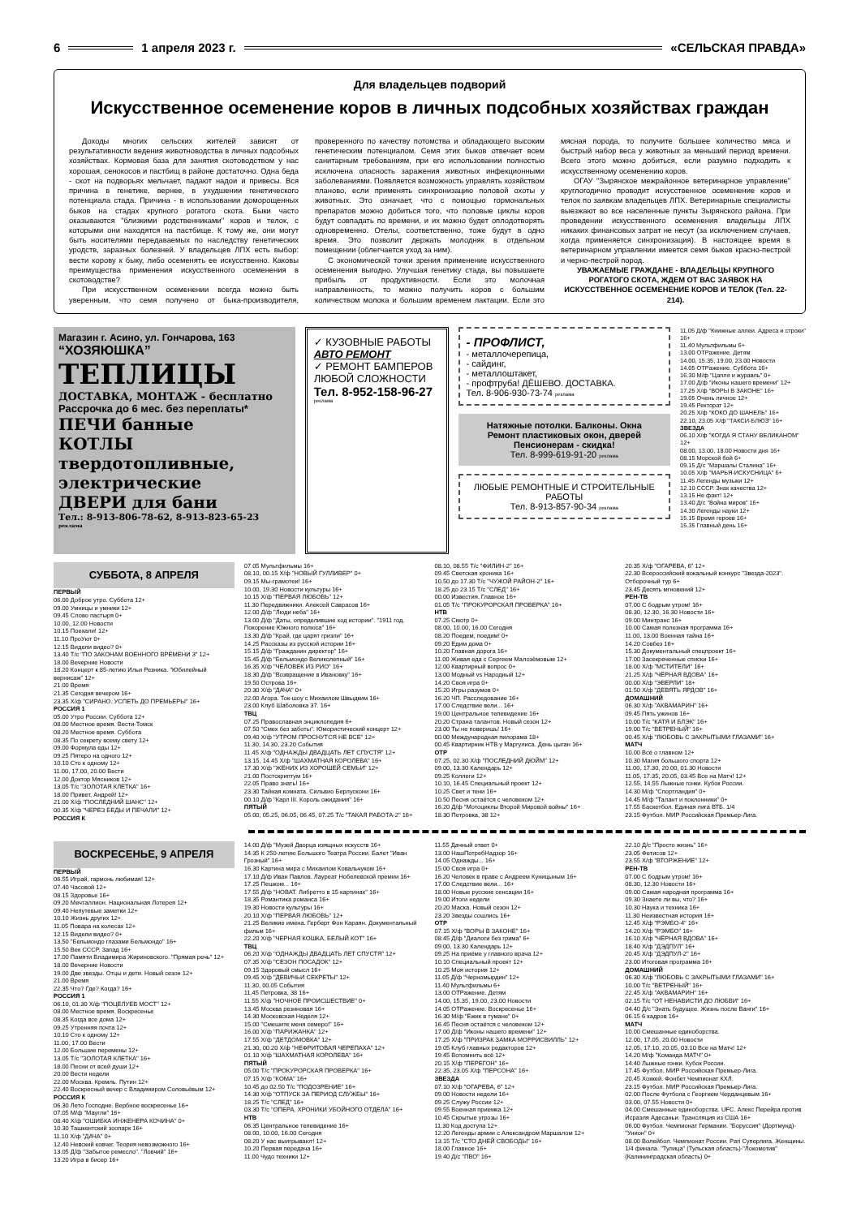6 1 апреля 2023 г. «СЕЛЬСКАЯ ПРАВДА»
Для владельцев подворий
Искусственное осеменение коров в личных подсобных хозяйствах граждан
Доходы многих сельских жителей зависят от результативности ведения животноводства в личных подсобных хозяйствах. Кормовая база для занятия скотоводством у нас хорошая, сенокосов и пастбищ в районе достаточно. Одна беда - скот на подворьях мельчает, падают надои и привесы. Вся причина в генетике, вернее, в ухудшении генетического потенциала стада. Причина - в использовании доморощенных быков на стадах крупного рогатого скота. Быки часто оказываются "близкими родственниками" коров и телок, с которыми они находятся на пастбище. К тому же, они могут быть носителями передаваемых по наследству генетических уродств, заразных болезней. У владельцев ЛПХ есть выбор: вести корову к быку, либо осеменять ее искусственно. Каковы преимущества применения искусственного осеменения в скотоводстве?
При искусственном осеменении всегда можно быть уверенным, что семя получено от быка-производителя, проверенного по качеству потомства и обладающего высоким генетическим потенциалом. Семя этих быков отвечает всем санитарным требованиям, при его использовании полностью исключена опасность заражения животных инфекционными заболеваниями. Появляется возможность управлять хозяйством планово, если применять синхронизацию половой охоты у животных. Это означает, что с помощью гормональных препаратов можно добиться того, что половые циклы коров будут совпадать по времени, и их можно будет оплодотворять одновременно. Отелы, соответственно, тоже будут в одно время. Это позволит держать молодняк в отдельном помещении (облегчается уход за ним).
С экономической точки зрения применение искусственного осеменения выгодно. Улучшая генетику стада, вы повышаете прибыль от продуктивности. Если это молочная направленность, то можно получить коров с большим количеством молока и большим временем лактации. Если это мясная порода, то получите большее количество мяса и быстрый набор веса у животных за меньший период времени. Всего этого можно добиться, если разумно подходить к искусственному осеменению коров.
ОГАУ "Зырянское межрайонное ветеринарное управление" круглогодично проводит искусственное осеменение коров и телок по заявкам владельцев ЛПХ. Ветеринарные специалисты выезжают во все населенные пункты Зырянского района. При проведении искусственного осеменения владельцы ЛПХ никаких финансовых затрат не несут (за исключением случаев, когда применяется синхронизация). В настоящее время в ветеринарном управлении имеется семя быков красно-пестрой и черно-пестрой пород.
УВАЖАЕМЫЕ ГРАЖДАНЕ - ВЛАДЕЛЬЦЫ КРУПНОГО РОГАТОГО СКОТА, ЖДЕМ ОТ ВАС ЗАЯВОК НА ИСКУССТВЕННОЕ ОСЕМЕНЕНИЕ КОРОВ И ТЕЛОК (Тел. 22-214).
Магазин г. Асино, ул. Гончарова, 163 “ХОЗЯЮШКА”
ТЕПЛИЦЫ
ДОСТАВКА, МОНТАЖ - бесплатно
Рассрочка до 6 мес. без переплаты*
ПЕЧИ банные
КОТЛЫ твердотопливные, электрические
ДВЕРИ для бани
Тел.: 8-913-806-78-62, 8-913-823-65-23
реклама
✓ КУЗОВНЫЕ РАБОТЫ
АВТО РЕМОНТ
✓ РЕМОНТ БАМПЕРОВ ЛЮБОЙ СЛОЖНОСТИ
Тел. 8-952-158-96-27
реклама
- ПРОФЛИСТ,
- металлочерепица,
- сайдинг,
- металлоштакет,
- профтруба! ДЁШЕВО. ДОСТАВКА.
Тел. 8-906-930-73-74 реклама
Натяжные потолки. Балконы. Окна
Ремонт пластиковых окон, дверей
Пенсионерам - скидка!
Тел. 8-999-619-91-20 реклама
ЛЮБЫЕ РЕМОНТНЫЕ И СТРОИТЕЛЬНЫЕ РАБОТЫ
Тел. 8-913-857-90-34 реклама
11.05 Д/ф "Книжные аллеи. Адреса и строки" 16+
11.40 Мультфильмы 6+
13.00 ОТРажение. Детям
14.00, 15.35, 19.00, 23.00 Новости
14.05 ОТРажение. Суббота 16+
16.30 М/ф "Цапля и журавль" 0+
17.00 Д/ф "Иконы нашего времени" 12+
17.25 Х/ф "ВОРЫ В ЗАКОНЕ" 16+
19.05 Очень личное 12+
19.45 Ректорат 12+
20.25 Х/ф "КОКО ДО ШАНЕЛЬ" 16+
22.10, 23.05 Х/ф "ТАКСИ-БЛЮЗ" 16+
ЗВЕЗДА
06.10 Х/ф "КОГДА Я СТАНУ ВЕЛИКАНОМ" 12+
08.00, 13.00, 18.00 Новости дня 16+
08.15 Морской бой 6+
09.15 Д/с "Маршалы Сталина" 16+
10.05 Х/ф "МАРЬЯ-ИСКУСНИЦА" 6+
11.45 Легенды музыки 12+
12.10 СССР. Знак качества 12+
13.15 Не факт! 12+
13.40 Д/с "Война миров" 16+
14.30 Легенды науки 12+
15.15 Время героев 16+
15.35 Главный день 16+
СУББОТА, 8 АПРЕЛЯ
ПЕРВЫЙ
06.00 Доброе утро. Суббота 12+
09.00 Умницы и умники 12+
09.45 Слово пастыря 0+
10.00, 12.00 Новости
10.15 Поехали! 12+
11.10 ПроУют 0+
12.15 Видели видео? 0+
13.40 Т/с "ПО ЗАКОНАМ ВОЕННОГО ВРЕМЕНИ 3" 12+
18.00 Вечерние Новости
18.20 Концерт к 85-летию Ильи Резника. "Юбилейный вернисаж" 12+
21.00 Время
21.35 Сегодня вечером 16+
23.35 Х/ф "СИРАНО. УСПЕТЬ ДО ПРЕМЬЕРЫ" 16+
РОССИЯ 1
05.00 Утро России. Суббота 12+
08.00 Местное время. Вести-Томск
08.20 Местное время. Суббота
08.35 По секрету всему свету 12+
09.00 Формула еды 12+
09.25 Пятеро на одного 12+
10.10 Сто к одному 12+
11.00, 17.00, 20.00 Вести
12.00 Доктор Мясников 12+
13.05 Т/с "ЗОЛОТАЯ КЛЕТКА" 16+
18.00 Привет, Андрей! 12+
21.00 Х/ф "ПОСЛЕДНИЙ ШАНС" 12+
00.35 Х/ф "ЧЕРЕЗ БЕДЫ И ПЕЧАЛИ" 12+
РОССИЯ К
07.05 Мультфильмы 16+
08.10, 00.15 Х/ф "НОВЫЙ ГУЛЛИВЕР" 0+
09.15 Мы-грамотеи! 16+
10.00, 19.30 Новости культуры 16+
10.15 Х/ф "ПЕРВАЯ ЛЮБОВЬ" 12+
11.30 Передвижники. Алексей Саврасов 16+
12.00 Д/ф "Люди неба" 16+
13.00 Д/ф "Даты, определившие ход истории". "1911 год. Покорение Южного полюса" 16+
13.30 Д/ф "Край, где царят гризли" 16+
14.25 Рассказы из русской истории 16+
15.15 Д/ф "Гражданин директор" 16+
15.45 Д/ф "Бельмондо Великолепный" 16+
16.35 Х/ф "ЧЕЛОВЕК ИЗ РИО" 16+
18.30 Д/ф "Возвращение в Ивановку" 16+
19.50 Острова 16+
20.30 Х/ф "ДАЧА" 0+
22.00 Агора. Ток-шоу с Михаилом Швыдким 16+
23.00 Клуб Шаболовка 37. 16+
ТВЦ
07.25 Православная энциклопедия 6+
07.50 "Смех без заботы". Юмористический концерт 12+
09.40 Х/ф "УТРОМ ПРОСНУТСЯ НЕ ВСЕ" 12+
11.30, 14.30, 23.20 События
11.45 Х/ф "ОДНАЖДЫ ДВАДЦАТЬ ЛЕТ СПУСТЯ" 12+
13.15, 14.45 Х/ф "ШАХМАТНАЯ КОРОЛЕВА" 16+
17.30 Х/ф "ЖЕНИХ ИЗ ХОРОШЕЙ СЕМЬИ" 12+
21.00 Постскриптум 16+
22.05 Право знать! 16+
23.30 Тайная комната. Сильвио Берлускони 16+
00.10 Д/ф "Карл III. Король ожидания" 16+
ПЯТЫЙ
05.00, 05.25, 06.05, 06.45, 07.25 Т/с "ТАКАЯ РАБОТА-2" 16+
08.10, 08.55 Т/с "ФИЛИН-2" 16+
09.45 Светская хроника 16+
10.50 до 17.30 Т/с "ЧУЖОЙ РАЙОН-2" 16+
18.25 до 23.15 Т/с "СЛЕД" 16+
00.00 Известия. Главное 16+
01.05 Т/с "ПРОКУРОРСКАЯ ПРОВЕРКА" 16+
НТВ
07.25 Смотр 0+
08.00, 10.00, 16.00 Сегодня
08.20 Поедем, поедим! 0+
09.20 Едим дома 0+
10.20 Главная дорога 16+
11.00 Живая еда с Сергеем Малозёмовым 12+
12.00 Квартирный вопрос 0+
13.00 Модный vs Народный 12+
14.20 Своя игра 0+
15.20 Игры разумов 0+
16.20 ЧП. Расследование 16+
17.00 Следствие вели... 16+
19.00 Центральное телевидение 16+
20.20 Страна талантов. Новый сезон 12+
23.00 Ты не поверишь! 16+
00.00 Международная пилорама 18+
00.45 Квартирник НТВ у Маргулиса. День цыган 16+
ОТР
07.25, 02.30 Х/ф "ПОСЛЕДНИЙ ДЮЙМ" 12+
09.00, 13.30 Календарь 12+
09.25 Коллеги 12+
10.10, 16.45 Специальный проект 12+
10.25 Свет и тени 16+
10.50 Песня остаётся с человеком 12+
16.20 Д/ф "Мотоциклы Второй Мировой войны" 16+
18.30 Петровка, 38 12+
20.35 Х/ф "ОГАРЕВА, 6" 12+
22.30 Всероссийский вокальный конкурс "Звезда-2023". Отборочный тур 6+
23.45 Десять мгновений 12+
РЕН-ТВ
07.00 С бодрым утром! 16+
08.30, 12.30, 16.30 Новости 16+
09.00 Минтранс 16+
10.00 Самая полезная программа 16+
11.00, 13.00 Военная тайна 16+
14.20 Совбез 16+
15.30 Документальный спецпроект 16+
17.00 Засекреченные списки 16+
18.00 Х/ф "МСТИТЕЛИ" 16+
21.25 Х/ф "ЧЁРНАЯ ВДОВА" 16+
00.00 Х/ф "ЭВЕРЛИ" 18+
01.50 Х/ф "ДЕВЯТЬ ЯРДОВ" 16+
ДОМАШНИЙ
06.30 Х/ф "АКВАМАРИН" 16+
09.45 Пять ужинов 16+
10.00 Т/с "КАТЯ И БЛЭК" 16+
19.00 Т/с "ВЕТРЕНЫЙ" 16+
00.45 Х/ф "ЛЮБОВЬ С ЗАКРЫТЫМИ ГЛАЗАМИ" 16+
МАТЧ
10.00 Всё о главном 12+
10.30 Магия большого спорта 12+
11.00, 17.30, 20.00, 01.30 Новости
11.05, 17.35, 20.05, 03.45 Все на Матч! 12+
12.55, 14.55 Лыжные гонки. Кубок России.
14.30 М/ф "Спортландия" 0+
14.45 М/ф "Талант и поклонники" 0+
17.55 Баскетбол. Единая лига ВТБ. 1/4
23.15 Футбол. МИР Российская Премьер-Лига.
ВОСКРЕСЕНЬЕ, 9 АПРЕЛЯ
ПЕРВЫЙ
06.55 Играй, гармонь любимая! 12+
07.40 Часовой 12+
08.15 Здоровье 16+
09.20 Мечталлион. Национальная Лотерея 12+
09.40 Непутевые заметки 12+
10.10 Жизнь других 12+
11.05 Повара на колесах 12+
12.15 Видели видео? 0+
13.50 "Бельмондо глазами Бельмондо" 16+
15.50 Век СССР. Запад 16+
17.00 Памяти Владимира Жириновского. "Прямая речь" 12+
18.00 Вечерние Новости
19.00 Две звезды. Отцы и дети. Новый сезон 12+
21.00 Время
22.35 Что? Где? Когда? 16+
РОССИЯ 1
06.10, 01.30 Х/ф "ПОЦЕЛУЕВ МОСТ" 12+
08.00 Местное время. Воскресенье
08.35 Когда все дома 12+
09.25 Утренняя почта 12+
10.10 Сто к одному 12+
11.00, 17.00 Вести
12.00 Большие перемены 12+
13.05 Т/с "ЗОЛОТАЯ КЛЕТКА" 16+
18.00 Песни от всей души 12+
20.00 Вести недели
22.00 Москва. Кремль. Путин 12+
22.40 Воскресный вечер с Владимиром Соловьёвым 12+
РОССИЯ К
06.30 Лето Господне. Вербное воскресенье 16+
07.05 М/ф "Маугли" 16+
08.40 Х/ф "ОШИБКА ИНЖЕНЕРА КОЧИНА" 0+
10.30 Ташкентский зоопарк 16+
11.10 Х/ф "ДАЧА" 0+
12.40 Невский ковчег. Теория невозможного 16+
13.05 Д/ф "Забытое ремесло". "Ловчий" 16+
13.20 Игра в бисер 16+
14.00 Д/ф "Музей Дворца изящных искусств 16+
14.35 К 250-летию Большого Театра России. Балет "Иван Грозный" 16+
16.30 Картина мира с Михаилом Ковальчуком 16+
17.10 Д/ф Иван Павлов. Лауреат Нобелевской премии 16+
17.25 Пешком... 16+
17.55 Д/ф "НОВАТ. Либретто в 15 картинах" 16+
18.35 Романтика романса 16+
19.30 Новости культуры 16+
20.10 Х/ф "ПЕРВАЯ ЛЮБОВЬ" 12+
21.25 Великие имена. Герберт Фон Караян. Документальный фильм 16+
22.20 Х/ф "ЧЕРНАЯ КОШКА, БЕЛЫЙ КОТ" 16+
ТВЦ
06.20 Х/ф "ОДНАЖДЫ ДВАДЦАТЬ ЛЕТ СПУСТЯ" 12+
07.35 Х/ф "СЕЗОН ПОСАДОК" 12+
09.15 Здоровый смысл 16+
09.45 Х/ф "ДЕВИЧЬИ СЕКРЕТЫ" 12+
11.30, 00.05 События
11.45 Петровка, 38 16+
11.55 Х/ф "НОЧНОЕ ПРОИСШЕСТВИЕ" 0+
13.45 Москва резиновая 16+
14.30 Московская Неделя 12+
15.00 "Смешите меня семеро!" 16+
16.00 Х/ф "ПАРИЖАНКА" 12+
17.55 Х/ф "ДЕТДОМОВКА" 12+
21.30, 00.20 Х/ф "НЕФРИТОВАЯ ЧЕРЕПАХА" 12+
01.10 Х/ф "ШАХМАТНАЯ КОРОЛЕВА" 16+
ПЯТЫЙ
05.00 Т/с "ПРОКУРОРСКАЯ ПРОВЕРКА" 16+
07.15 Х/ф "КОМА" 16+
10.45 до 02.50 Т/с "ПОДОЗРЕНИЕ" 16+
14.30 Х/ф "ОТПУСК ЗА ПЕРИОД СЛУЖБЫ" 16+
18.25 Т/с "СЛЕД" 16+
03.30 Т/с "ОПЕРА. ХРОНИКИ УБОЙНОГО ОТДЕЛА" 16+
НТВ
06.35 Центральное телевидение 16+
08.00, 10.00, 16.00 Сегодня
08.20 У нас выигрывают! 12+
10.20 Первая передача 16+
11.00 Чудо техники 12+
11.55 Дачный ответ 0+
13.00 НашПотребНадзор 16+
14.05 Однажды... 16+
15.00 Своя игра 0+
16.20 Человек в праве с Андреем Куницыным 16+
17.00 Следствие вели... 16+
18.00 Новые русские сенсации 16+
19.00 Итоги недели
20.20 Маска. Новый сезон 12+
23.20 Звезды сошлись 16+
ОТР
07.15 Х/ф "ВОРЫ В ЗАКОНЕ" 16+
08.45 Д/ф "Диалоги без грима" 6+
09.00, 13.30 Календарь 12+
09.25 На приёме у главного врача 12+
10.10 Специальный проект 12+
10.25 Моя история 12+
11.05 Д/ф "Черномырдин" 12+
11.40 Мультфильмы 6+
13.00 ОТРажение. Детям
14.00, 15.35, 19.00, 23.00 Новости
14.05 ОТРажение. Воскресенье 16+
16.30 М/ф "Ежик в тумане" 0+
16.45 Песня остаётся с человеком 12+
17.00 Д/ф "Иконы нашего времени" 12+
17.25 Х/ф "ПРИЗРАК ЗАМКА МОРРИСВИЛЛЬ" 12+
19.05 Клуб главных редакторов 12+
19.45 Вспомнить всё 12+
20.15 Х/ф "ПЕРЕГОН" 16+
22.35, 23.05 Х/ф "ПЕРСОНА" 16+
ЗВЕЗДА
07.10 Х/ф "ОГАРЕВА, 6" 12+
09.00 Новости недели 16+
09.25 Служу России 12+
09.55 Военная приемка 12+
10.45 Скрытые угрозы 16+
11.30 Код доступа 12+
12.20 Легенды армии с Александром Маршалом 12+
13.15 Т/с "СТО ДНЕЙ СВОБОДЫ" 16+
18.00 Главное 16+
19.40 Д/с "ПВО" 16+
22.10 Д/с "Просто жизнь" 16+
23.05 Фетисов 12+
23.55 Х/ф "ВТОРЖЕНИЕ" 12+
РЕН-ТВ
07.00 С бодрым утром! 16+
08.30, 12.30 Новости 16+
09.00 Самая народная программа 16+
09.30 Знаете ли вы, что? 16+
10.30 Наука и техника 16+
11.30 Неизвестная история 16+
12.45 Х/ф "РЭМБО-4" 16+
14.20 Х/ф "РЭМБО" 16+
16.10 Х/ф "ЧЁРНАЯ ВДОВА" 16+
18.40 Х/ф "ДЭДПУЛ" 16+
20.45 Х/ф "ДЭДПУЛ-2" 16+
23.00 Итоговая программа 16+
ДОМАШНИЙ
06.30 Х/ф "ЛЮБОВЬ С ЗАКРЫТЫМИ ГЛАЗАМИ" 16+
10.00 Т/с "ВЕТРЕНЫЙ" 16+
22.45 Х/ф "АКВАМАРИН" 16+
02.15 Т/с "ОТ НЕНАВИСТИ ДО ЛЮБВИ" 16+
04.40 Д/с "Знать будущее. Жизнь после Ванги" 16+
06.15 6 кадров 16+
МАТЧ
10.00 Смешанные единоборства.
12.00, 17.05, 20.00 Новости
12.05, 17.10, 20.05, 03.10 Все на Матч! 12+
14.20 М/ф "Команда МАТЧ" 0+
14.40 Лыжные гонки. Кубок России.
17.45 Футбол. МИР Российская Премьер-Лига.
20.45 Хоккей. Фонбет Чемпионат КХЛ.
23.15 Футбол. МИР Российская Премьер-Лига.
02.00 После Футбола с Георгием Черданцевым 16+
03.00, 07.55 Новости 0+
04.00 Смешанные единоборства. UFC. Алекс Перейра против Исраэля Адесаньи. Трансляция из США 16+
06.00 Футбол. Чемпионат Германии. "Боруссия" (Дортмунд)-"Унион" 0+
08.00 Волейбол. Чемпионат России. Pari Суперлига. Женщины. 1/4 финала. "Тулица" (Тульская область)-"Локомотив" (Калининградская область) 0+